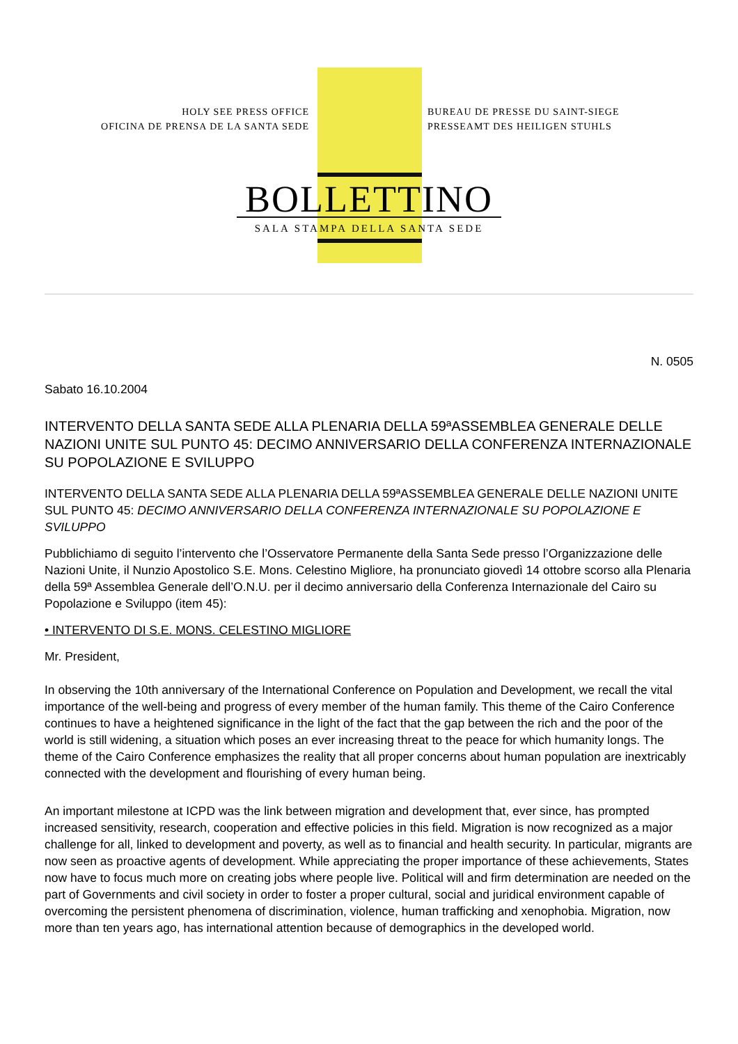HOLY SEE PRESS OFFICE
OFICINA DE PRENSA DE LA SANTA SEDE
BUREAU DE PRESSE DU SAINT-SIEGE
PRESSEAMT DES HEILIGEN STUHLS
BOLLETTINO
SALA STAMPA DELLA SANTA SEDE
N. 0505
Sabato 16.10.2004
INTERVENTO DELLA SANTA SEDE ALLA PLENARIA DELLA 59ªASSEMBLEA GENERALE DELLE NAZIONI UNITE SUL PUNTO 45: DECIMO ANNIVERSARIO DELLA CONFERENZA INTERNAZIONALE SU POPOLAZIONE E SVILUPPO
INTERVENTO DELLA SANTA SEDE ALLA PLENARIA DELLA 59ªASSEMBLEA GENERALE DELLE NAZIONI UNITE SUL PUNTO 45: DECIMO ANNIVERSARIO DELLA CONFERENZA INTERNAZIONALE SU POPOLAZIONE E SVILUPPO
Pubblichiamo di seguito l’intervento che l’Osservatore Permanente della Santa Sede presso l’Organizzazione delle Nazioni Unite, il Nunzio Apostolico S.E. Mons. Celestino Migliore, ha pronunciato giovedì 14 ottobre scorso alla Plenaria della 59ª Assemblea Generale dell’O.N.U. per il decimo anniversario della Conferenza Internazionale del Cairo su Popolazione e Sviluppo (item 45):
• INTERVENTO DI S.E. MONS. CELESTINO MIGLIORE
Mr. President,
In observing the 10th anniversary of the International Conference on Population and Development, we recall the vital importance of the well-being and progress of every member of the human family. This theme of the Cairo Conference continues to have a heightened significance in the light of the fact that the gap between the rich and the poor of the world is still widening, a situation which poses an ever increasing threat to the peace for which humanity longs. The theme of the Cairo Conference emphasizes the reality that all proper concerns about human population are inextricably connected with the development and flourishing of every human being.
An important milestone at ICPD was the link between migration and development that, ever since, has prompted increased sensitivity, research, cooperation and effective policies in this field. Migration is now recognized as a major challenge for all, linked to development and poverty, as well as to financial and health security. In particular, migrants are now seen as proactive agents of development. While appreciating the proper importance of these achievements, States now have to focus much more on creating jobs where people live. Political will and firm determination are needed on the part of Governments and civil society in order to foster a proper cultural, social and juridical environment capable of overcoming the persistent phenomena of discrimination, violence, human trafficking and xenophobia. Migration, now more than ten years ago, has international attention because of demographics in the developed world.